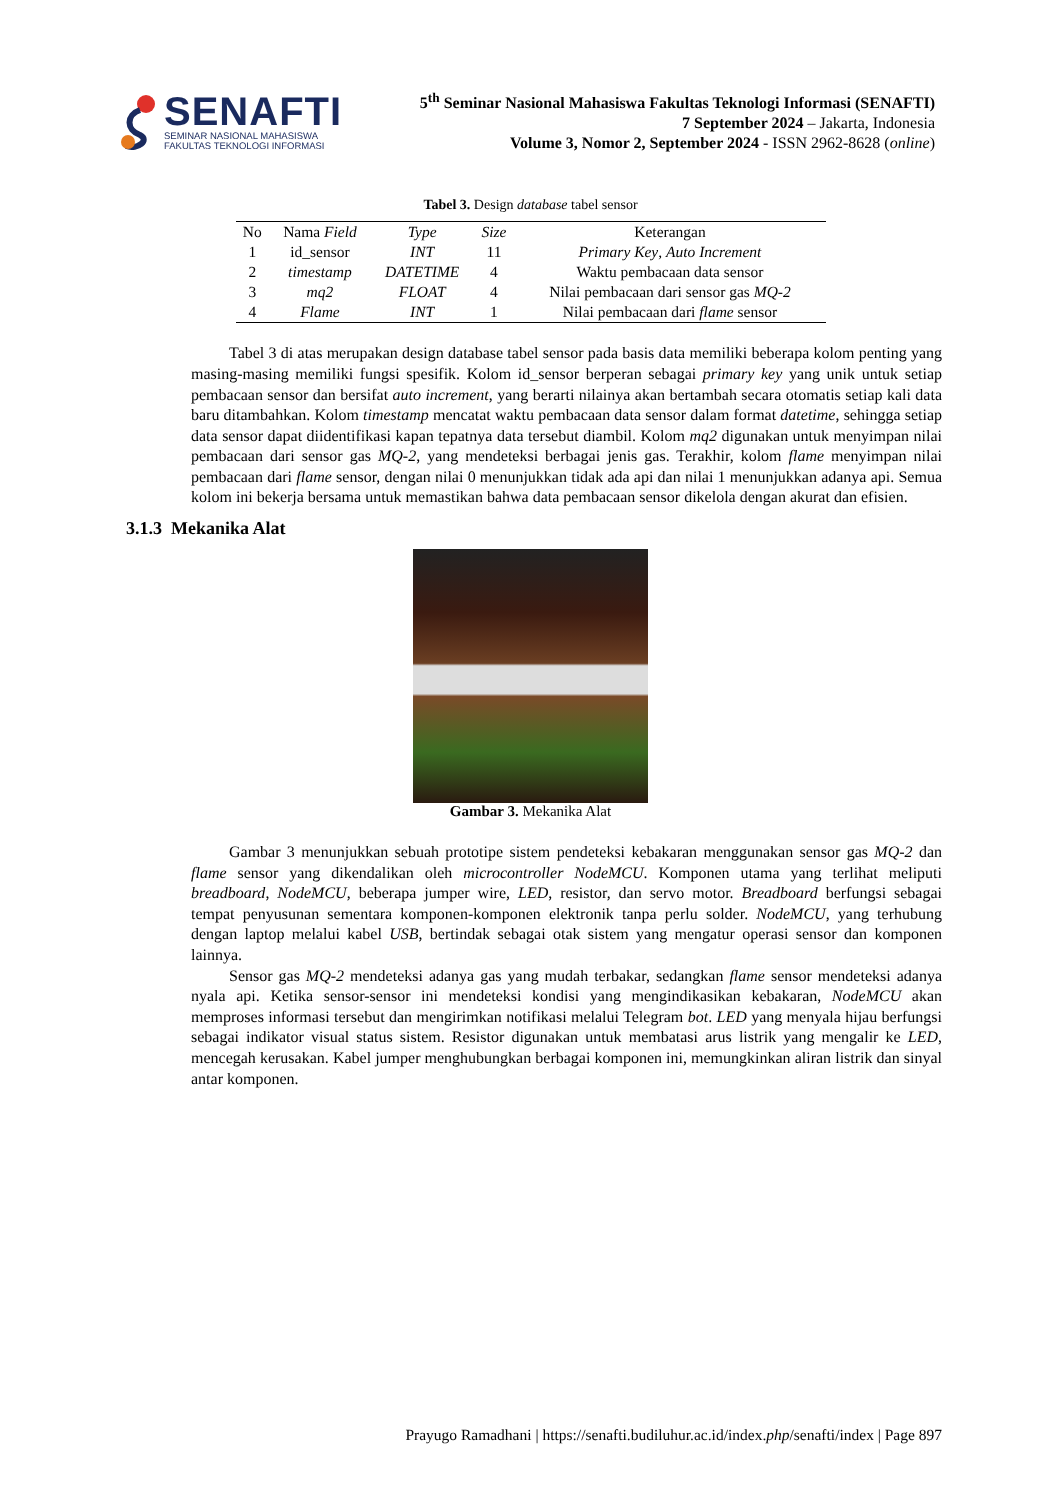SENAFTI
SEMINAR NASIONAL MAHASISWA
FAKULTAS TEKNOLOGI INFORMASI
5<sup>th</sup> Seminar Nasional Mahasiswa Fakultas Teknologi Informasi (SENAFTI)
7 September 2024 – Jakarta, Indonesia
Volume 3, Nomor 2, September 2024 - ISSN 2962-8628 (online)
Tabel 3. Design database tabel sensor
| No | Nama Field | Type | Size | Keterangan |
| --- | --- | --- | --- | --- |
| 1 | id_sensor | INT | 11 | Primary Key , Auto Increment |
| 2 | timestamp | DATETIME | 4 | Waktu pembacaan data sensor |
| 3 | mq2 | FLOAT | 4 | Nilai pembacaan dari sensor gas MQ-2 |
| 4 | Flame | INT | 1 | Nilai pembacaan dari flame sensor |
Tabel 3 di atas merupakan design database tabel sensor pada basis data memiliki beberapa kolom penting yang masing-masing memiliki fungsi spesifik. Kolom id_sensor berperan sebagai primary key yang unik untuk setiap pembacaan sensor dan bersifat auto increment, yang berarti nilainya akan bertambah secara otomatis setiap kali data baru ditambahkan. Kolom timestamp mencatat waktu pembacaan data sensor dalam format datetime, sehingga setiap data sensor dapat diidentifikasi kapan tepatnya data tersebut diambil. Kolom mq2 digunakan untuk menyimpan nilai pembacaan dari sensor gas MQ-2, yang mendeteksi berbagai jenis gas. Terakhir, kolom flame menyimpan nilai pembacaan dari flame sensor, dengan nilai 0 menunjukkan tidak ada api dan nilai 1 menunjukkan adanya api. Semua kolom ini bekerja bersama untuk memastikan bahwa data pembacaan sensor dikelola dengan akurat dan efisien.
3.1.3 Mekanika Alat
Gambar 3. Mekanika Alat
Gambar 3 menunjukkan sebuah prototipe sistem pendeteksi kebakaran menggunakan sensor gas MQ-2 dan flame sensor yang dikendalikan oleh microcontroller NodeMCU. Komponen utama yang terlihat meliputi breadboard, NodeMCU, beberapa jumper wire, LED, resistor, dan servo motor. Breadboard berfungsi sebagai tempat penyusunan sementara komponen-komponen elektronik tanpa perlu solder. NodeMCU, yang terhubung dengan laptop melalui kabel USB, bertindak sebagai otak sistem yang mengatur operasi sensor dan komponen lainnya.
Sensor gas MQ-2 mendeteksi adanya gas yang mudah terbakar, sedangkan flame sensor mendeteksi adanya nyala api. Ketika sensor-sensor ini mendeteksi kondisi yang mengindikasikan kebakaran, NodeMCU akan memproses informasi tersebut dan mengirimkan notifikasi melalui Telegram bot. LED yang menyala hijau berfungsi sebagai indikator visual status sistem. Resistor digunakan untuk membatasi arus listrik yang mengalir ke LED, mencegah kerusakan. Kabel jumper menghubungkan berbagai komponen ini, memungkinkan aliran listrik dan sinyal antar komponen.
Prayugo Ramadhani | https://senafti.budiluhur.ac.id/index.php/senafti/index | Page 897